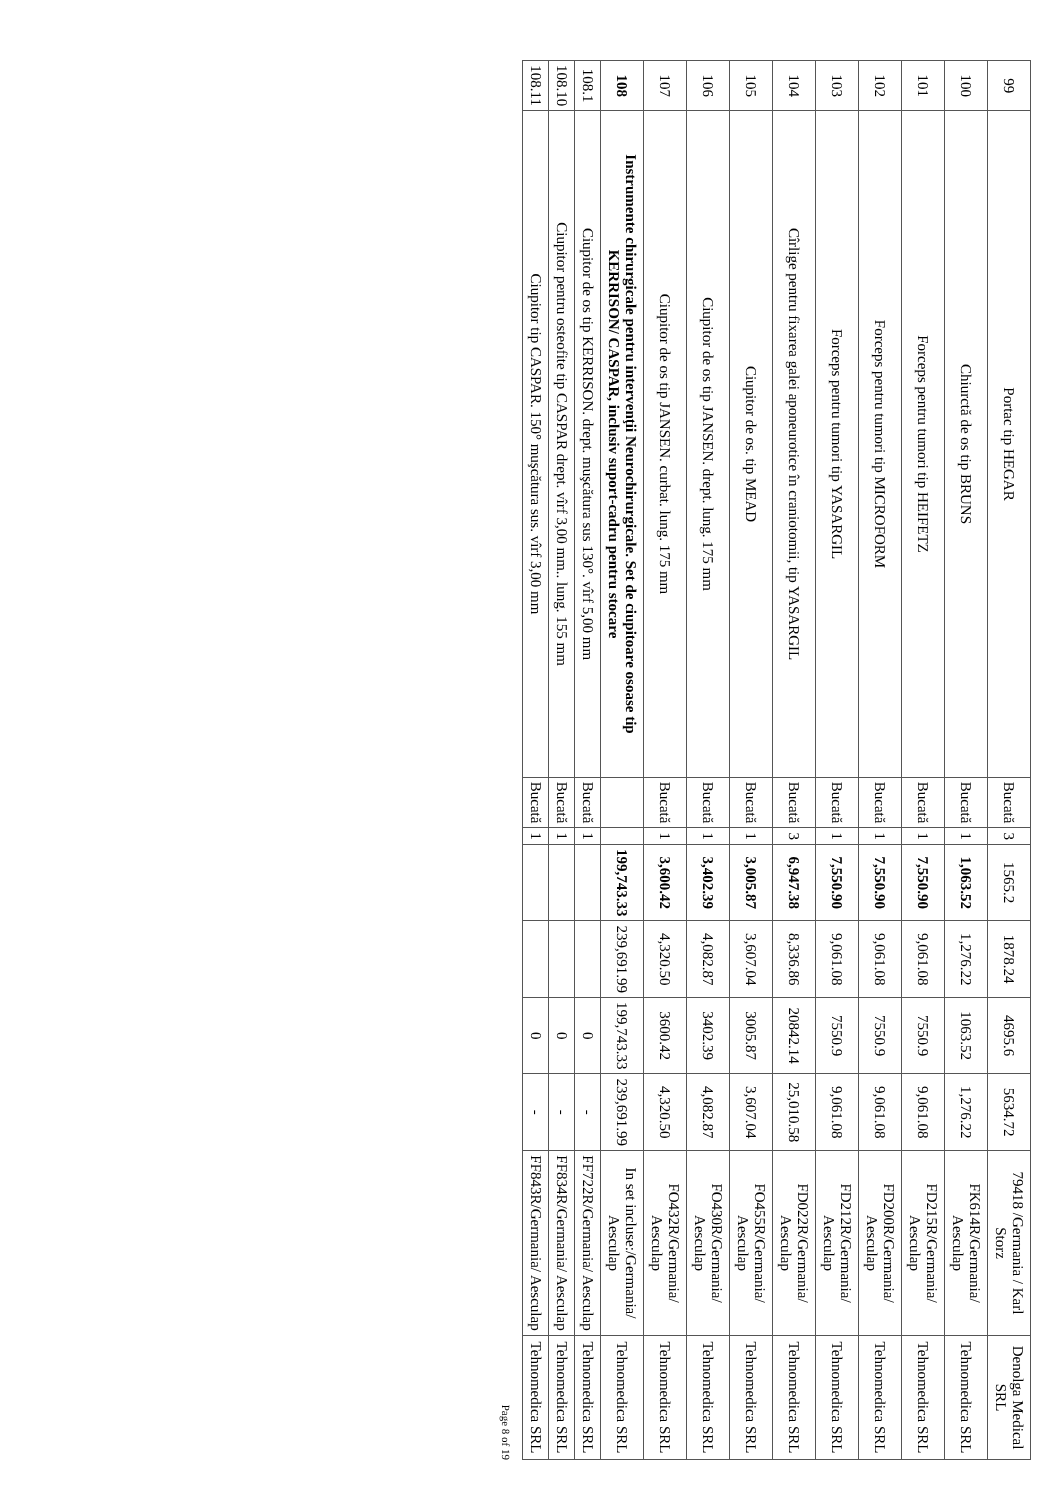| 99 | Portac tip HEGAR | Bucată | 3 | 1565.2 | 1878.24 | 4695.6 | 5634.72 | 79418 /Germania / Karl Storz | Denolga Medical SRL |
| 100 | Chiurctă de os tip BRUNS | Bucată | 1 | 1,063.52 | 1,276.22 | 1063.52 | 1,276.22 | FK614R/Germania/ Aesculap | Tehnomedica SRL |
| 101 | Forceps pentru tumori tip HEIFETZ | Bucată | 1 | 7,550.90 | 9,061.08 | 7550.9 | 9,061.08 | FD215R/Germania/ Aesculap | Tehnomedica SRL |
| 102 | Forceps pentru tumori tip MICROFORM | Bucată | 1 | 7,550.90 | 9,061.08 | 7550.9 | 9,061.08 | FD200R/Germania/ Aesculap | Tehnomedica SRL |
| 103 | Forceps pentru tumori tip YASARGIL | Bucată | 1 | 7,550.90 | 9,061.08 | 7550.9 | 9,061.08 | FD212R/Germania/ Aesculap | Tehnomedica SRL |
| 104 | Cîrlige pentru fixarea galei aponeurotice în craniotomii, tip YASARGIL | Bucată | 3 | 6,947.38 | 8,336.86 | 20842.14 | 25,010.58 | FD022R/Germania/ Aesculap | Tehnomedica SRL |
| 105 | Ciupitor de os. tip MEAD | Bucată | 1 | 3,005.87 | 3,607.04 | 3005.87 | 3,607.04 | FO455R/Germania/ Aesculap | Tehnomedica SRL |
| 106 | Ciupitor de os tip JANSEN. drept. lung. 175 mm | Bucată | 1 | 3,402.39 | 4,082.87 | 3402.39 | 4,082.87 | FO430R/Germania/ Aesculap | Tehnomedica SRL |
| 107 | Ciupitor de os tip JANSEN. curbat. lung. 175 mm | Bucată | 1 | 3,600.42 | 4,320.50 | 3600.42 | 4,320.50 | FO432R/Germania/ Aesculap | Tehnomedica SRL |
| 108 | Instrumente chirurgicale pentru intervenţii Neurochirurgicale. Set de ciupitoare osoase tip KERRISON/ CASPAR, inclusiv suport-cadru pentru stocare | | | 199,743.33 | 239,691.99 | 199,743.33 | 239,691.99 | In set incluse:/Germania/ Aesculap | Tehnomedica SRL |
| 108.1 | Ciupitor de os tip KERRISON. drept. muşcătura sus 130°. vîrf 5,00 mm | Bucată | 1 | | | 0 | - | FF722R/Germania/ Aesculap | Tehnomedica SRL |
| 108.10 | Ciupitor pentru osteofite tip CASPAR drept. vîrf 3,00 mm.. lung. 155 mm | Bucată | 1 | | | 0 | - | FF834R/Germania/ Aesculap | Tehnomedica SRL |
| 108.11 | Ciupitor tip CASPAR. 150° muşcătura sus. vîrf 3,00 mm | Bucată | 1 | | | 0 | - | FF843R/Germania/ Aesculap | Tehnomedica SRL |
Page 8 of 19